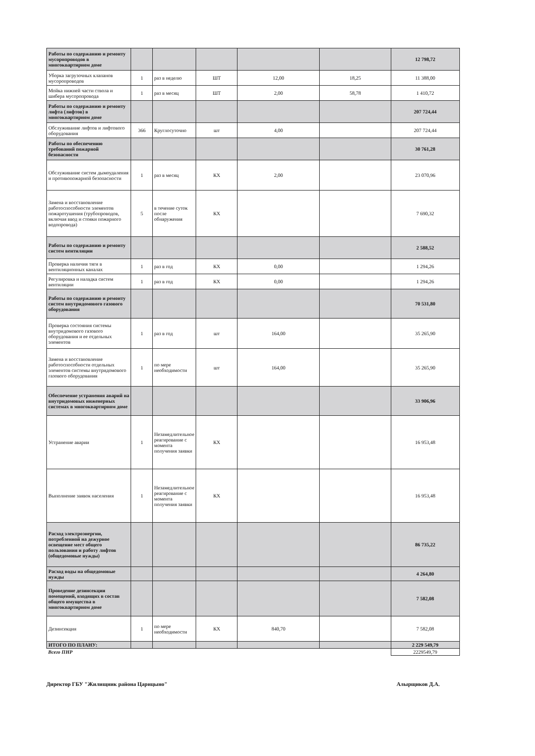| Работы по содержанию и ремонту мусоропроводов в многоквартирном доме | | | | | | 12 798,72 |
| Уборка загрузочных клапанов мусоропроводов | 1 | раз в неделю | ШТ | 12,00 | 18,25 | 11 388,00 |
| Мойка нижней части ствола и шибера мусоропровода | 1 | раз в месяц | ШТ | 2,00 | 58,78 | 1 410,72 |
| Работы по содержанию и ремонту лифта (лифтов) в многоквартирном доме | | | | | | 207 724,44 |
| Обслуживание лифтов и лифтового оборудования | 366 | Круглосуточно | шт | 4,00 | | 207 724,44 |
| Работы по обеспечению требований пожарной безопасности | | | | | | 30 761,28 |
| Обслуживание систем дымоудаления и противопожарной безопасности | 1 | раз в месяц | КХ | 2,00 | | 23 070,96 |
| Замена и восстановление работоспособности элементов пожаротушения (трубопроводов, включая ввод и стояки пожарного водопровода) | 5 | в течение суток после обнаружения | КХ | | | 7 690,32 |
| Работы по содержанию и ремонту систем вентиляции | | | | | | 2 588,52 |
| Проверка наличия тяги в вентиляционных каналах | 1 | раз в год | КХ | 0,00 | | 1 294,26 |
| Регулировка и наладка систем вентиляции | 1 | раз в год | КХ | 0,00 | | 1 294,26 |
| Работы по содержанию и ремонту систем внутридомового газового оборудования | | | | | | 70 531,80 |
| Проверка состояния системы внутридомового газового оборудования и ее отдельных элементов | 1 | раз в год | шт | 164,00 | | 35 265,90 |
| Замена и восстановление работоспособности отдельных элементов системы внутридомового газового оборудования | 1 | по мере необходимости | шт | 164,00 | | 35 265,90 |
| Обеспечение устранения аварий на внутридомовых инженерных системах в многоквартирном доме | | | | | | 33 906,96 |
| Устранение аварии | 1 | Незамедлительное реагирование с момента получения заявки | КХ | | | 16 953,48 |
| Выполнение заявок населения | 1 | Незамедлительное реагирование с момента получения заявки | КХ | | | 16 953,48 |
| Расход электроэнергии, потребленной на дежурное освещение мест общего пользования и работу лифтов (общедомовые нужды) | | | | | | 86 735,22 |
| Расход воды на общедомовые нужды | | | | | | 4 264,80 |
| Проведение дезинсекции помещений, входящих в состав общего имущества в многоквартирном доме | | | | | | 7 582,08 |
| Дезинсекция | 1 | по мере необходимости | КХ | 840,70 | | 7 582,08 |
| ИТОГО ПО ПЛАНУ: | | | | | | 2 229 549,79 |
| Всего ПНР | | | | | | 2229549,79 |
Директор ГБУ "Жилищник района Царицыно" Алырщиков Д.А.